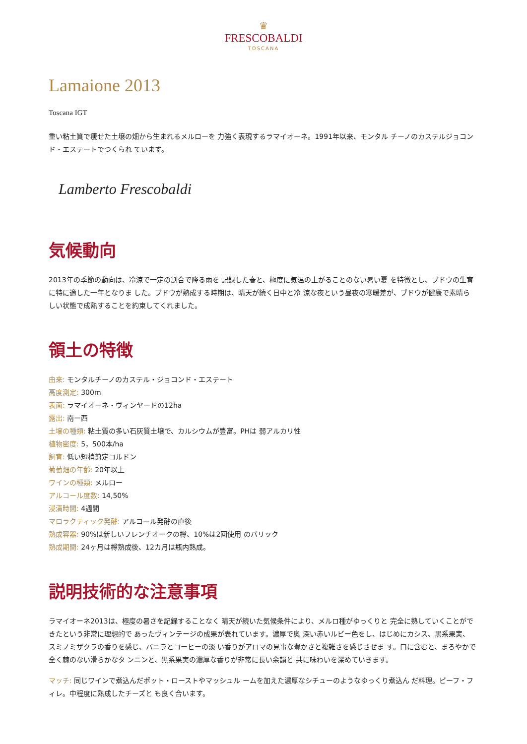♛
FRESCOBALDI
TOSCANA
Lamaione 2013
Toscana IGT
重い粘土質で痩せた土壌の畑から生まれるメルローを 力強く表現するラマイオーネ。1991年以来、モンタル チーノのカステルジョコンド・エステートでつくられ ています。
Lamberto Frescobaldi
気候動向
2013年の季節の動向は、冷涼で一定の割合で降る雨を 記録した春と、極度に気温の上がることのない暑い夏 を特徴とし、ブドウの生育に特に適した一年となりま した。ブドウが熟成する時期は、晴天が続く日中と冷 涼な夜という昼夜の寒暖差が、ブドウが健康で素晴ら しい状態で成熟することを約束してくれました。
領土の特徴
由来: モンタルチーノのカステル・ジョコンド・エステート
高度測定: 300m
表面: ラマイオーネ・ヴィンヤードの12ha
露出: 南ー西
土壌の種類: 粘土質の多い石灰質土壌で、カルシウムが豊富。PHは 弱アルカリ性
植物密度: 5，500本/ha
飼育: 低い短梢剪定コルドン
葡萄畑の年齢: 20年以上
ワインの種類: メルロー
アルコール度数: 14,50%
浸漬時間: 4週間
マロラクティック発酵: アルコール発酵の直後
熟成容器: 90%は新しいフレンチオークの樽、10%は2回使用 のバリック
熟成期間: 24ヶ月は樽熟成後、12カ月は瓶内熟成。
説明技術的な注意事項
ラマイオーネ2013は、極度の暑さを記録することなく 晴天が続いた気候条件により、メルロ種がゆっくりと 完全に熟していくことができたという非常に理想的で あったヴィンテージの成果が表れています。濃厚で奥 深い赤いルビー色をし、はじめにカシス、黒系果実、 スミノミザクラの香りを感じ、バニラとコーヒーの淡 い香りがアロマの見事な豊かさと複雑さを感じさせま す。口に含むと、まろやかで全く棘のない滑らかなタ ンニンと、黒系果実の濃厚な香りが非常に長い余韻と 共に味わいを深めていきます。
マッチ: 同じワインで煮込んだポット・ローストやマッシュル ームを加えた濃厚なシチューのようなゆっくり煮込ん だ料理。ビーフ・フィレ。中程度に熟成したチーズと も良く合います。